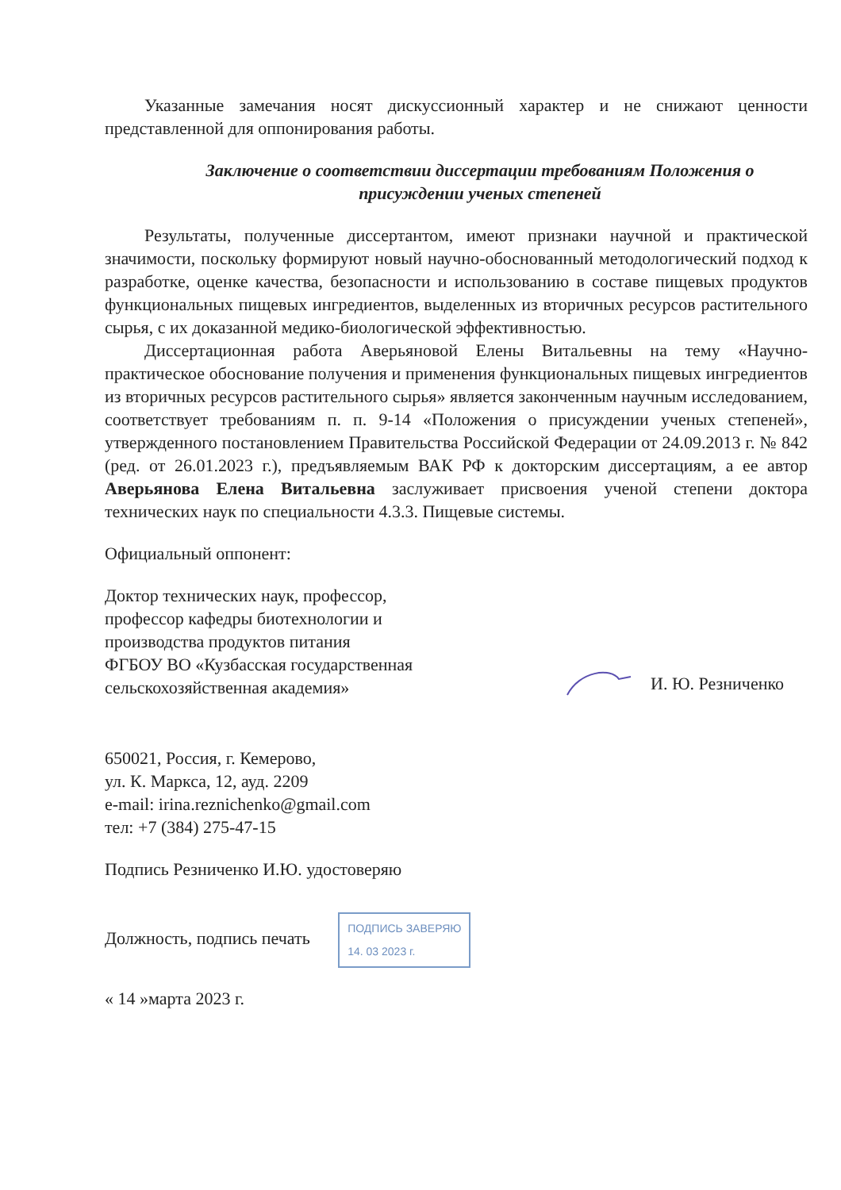Указанные замечания носят дискуссионный характер и не снижают ценности представленной для оппонирования работы.
Заключение о соответствии диссертации требованиям Положения о присуждении ученых степеней
Результаты, полученные диссертантом, имеют признаки научной и практической значимости, поскольку формируют новый научно-обоснованный методологический подход к разработке, оценке качества, безопасности и использованию в составе пищевых продуктов функциональных пищевых ингредиентов, выделенных из вторичных ресурсов растительного сырья, с их доказанной медико-биологической эффективностью.
Диссертационная работа Аверьяновой Елены Витальевны на тему «Научно-практическое обоснование получения и применения функциональных пищевых ингредиентов из вторичных ресурсов растительного сырья» является законченным научным исследованием, соответствует требованиям п. п. 9-14 «Положения о присуждении ученых степеней», утвержденного постановлением Правительства Российской Федерации от 24.09.2013 г. № 842 (ред. от 26.01.2023 г.), предъявляемым ВАК РФ к докторским диссертациям, а ее автор Аверьянова Елена Витальевна заслуживает присвоения ученой степени доктора технических наук по специальности 4.3.3. Пищевые системы.
Официальный оппонент:
Доктор технических наук, профессор,
профессор кафедры биотехнологии и
производства продуктов питания
ФГБОУ ВО «Кузбасская государственная
сельскохозяйственная академия»
И. Ю. Резниченко
650021, Россия, г. Кемерово,
ул. К. Маркса, 12, ауд. 2209
e-mail: irina.reznichenko@gmail.com
тел: +7 (384) 275-47-15
Подпись Резниченко И.Ю. удостоверяю
Должность, подпись печать ПОДПИСЬ ЗАВЕРЯЮ
14. 03 2023 г.
« 14 »марта 2023 г.